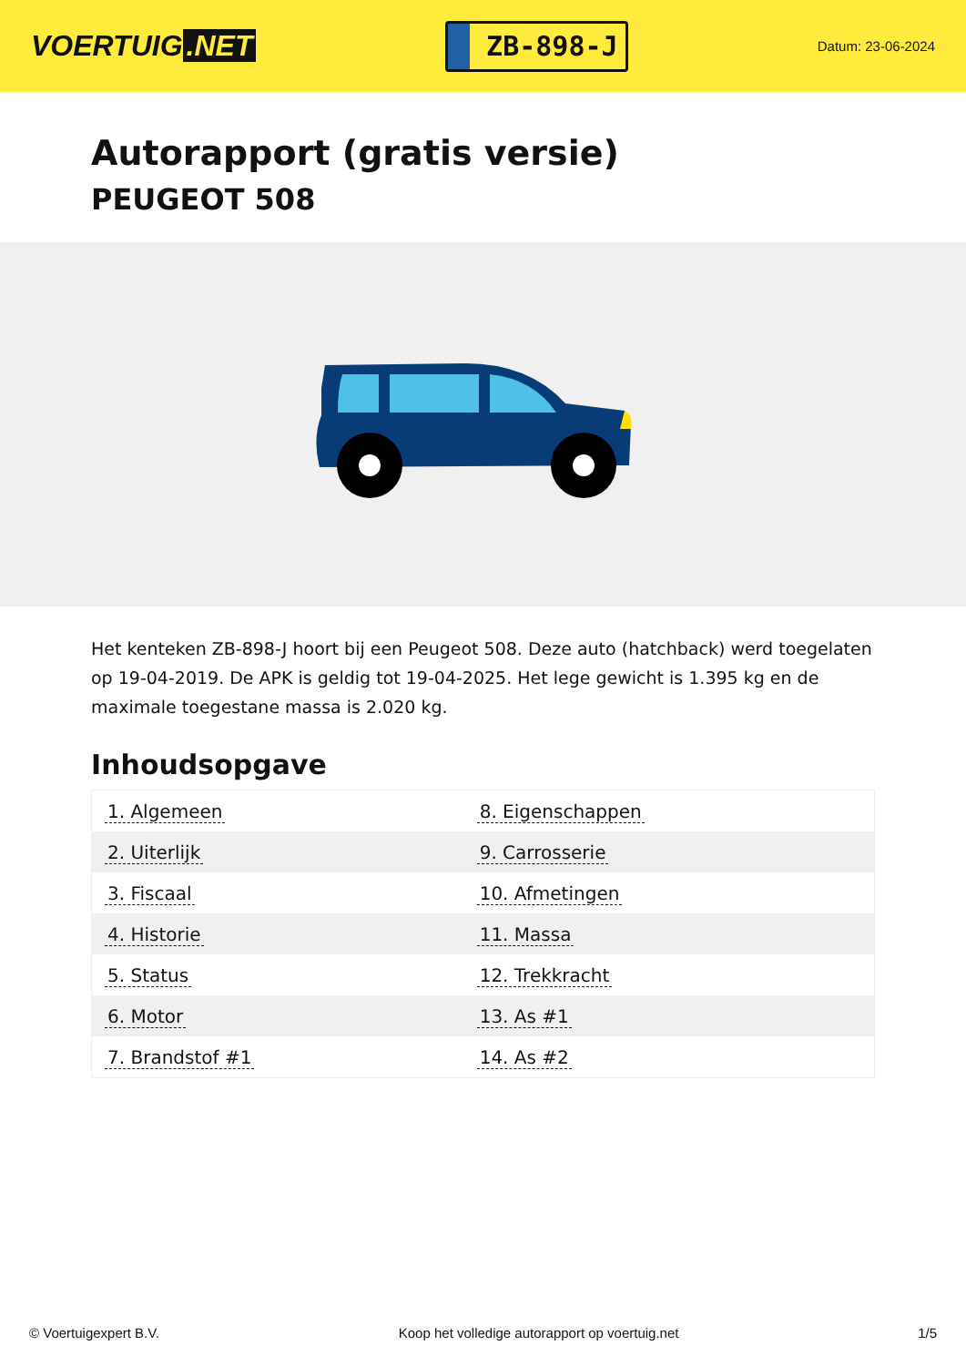VOERTUIG.NET
ZB-898-J
Datum: 23-06-2024
Autorapport (gratis versie)
PEUGEOT 508
Het kenteken ZB-898-J hoort bij een Peugeot 508. Deze auto (hatchback) werd toegelaten op 19-04-2019. De APK is geldig tot 19-04-2025. Het lege gewicht is 1.395 kg en de maximale toegestane massa is 2.020 kg.
Inhoudsopgave
| 1. Algemeen | 8. Eigenschappen |
| 2. Uiterlijk | 9. Carrosserie |
| 3. Fiscaal | 10. Afmetingen |
| 4. Historie | 11. Massa |
| 5. Status | 12. Trekkracht |
| 6. Motor | 13. As #1 |
| 7. Brandstof #1 | 14. As #2 |
© Voertuigexpert B.V. Koop het volledige autorapport op voertuig.net 1/5